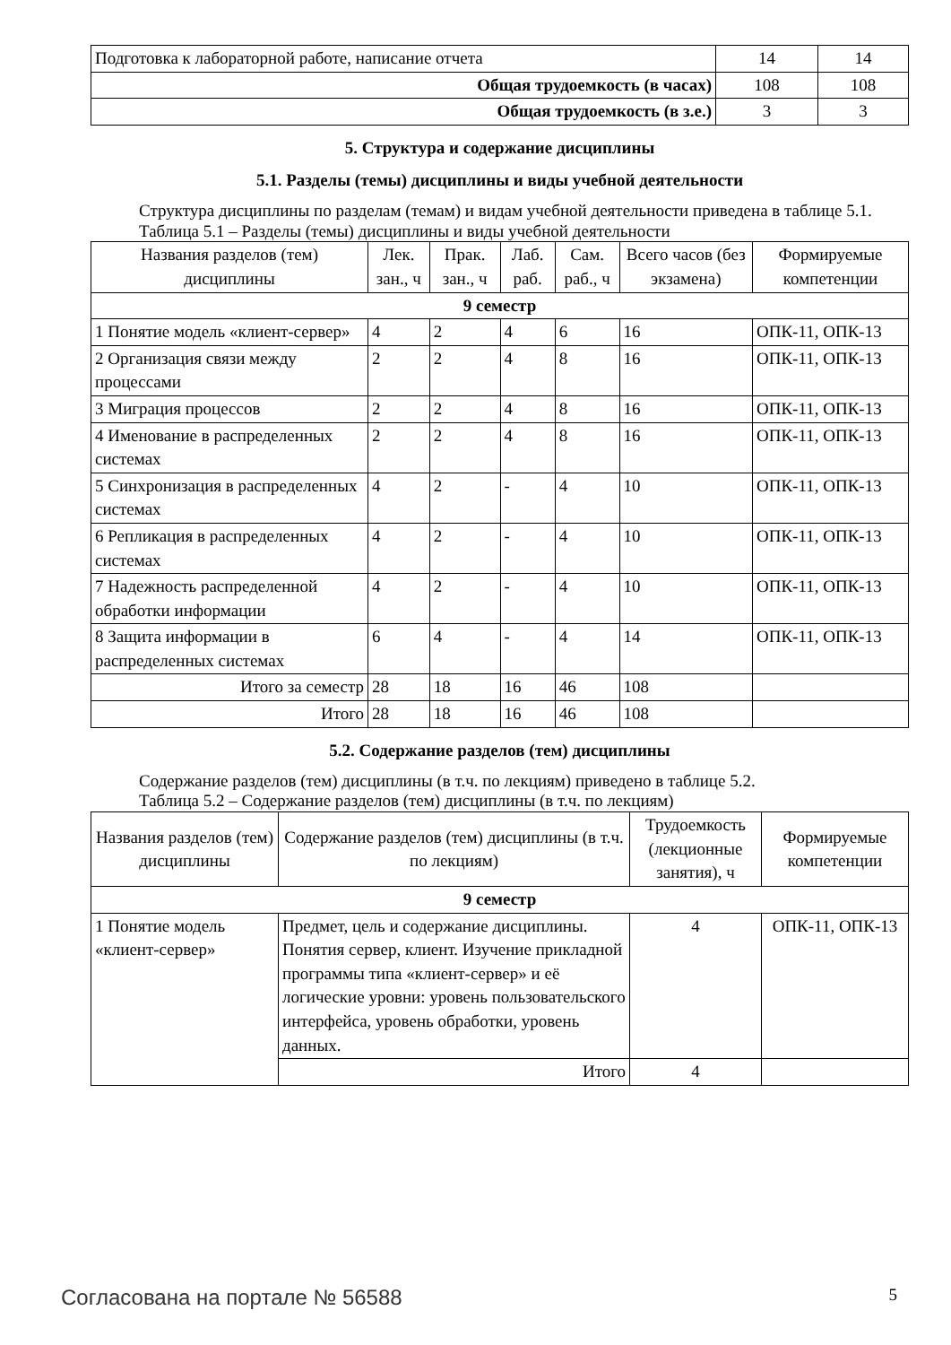| Подготовка к лабораторной работе, написание отчета | 14 | 14 |
| Общая трудоемкость (в часах) | 108 | 108 |
| Общая трудоемкость (в з.е.) | 3 | 3 |
5. Структура и содержание дисциплины
5.1. Разделы (темы) дисциплины и виды учебной деятельности
Структура дисциплины по разделам (темам) и видам учебной деятельности приведена в таблице 5.1.
Таблица 5.1 – Разделы (темы) дисциплины и виды учебной деятельности
| Названия разделов (тем) дисциплины | Лек. зан., ч | Прак. зан., ч | Лаб. раб. | Сам. раб., ч | Всего часов (без экзамена) | Формируемые компетенции |
| --- | --- | --- | --- | --- | --- | --- |
| 9 семестр | | | | | | |
| 1 Понятие модель «клиент-сервер» | 4 | 2 | 4 | 6 | 16 | ОПК-11, ОПК-13 |
| 2 Организация связи между процессами | 2 | 2 | 4 | 8 | 16 | ОПК-11, ОПК-13 |
| 3 Миграция процессов | 2 | 2 | 4 | 8 | 16 | ОПК-11, ОПК-13 |
| 4 Именование в распределенных системах | 2 | 2 | 4 | 8 | 16 | ОПК-11, ОПК-13 |
| 5 Синхронизация в распределенных системах | 4 | 2 | - | 4 | 10 | ОПК-11, ОПК-13 |
| 6 Репликация в распределенных системах | 4 | 2 | - | 4 | 10 | ОПК-11, ОПК-13 |
| 7 Надежность распределенной обработки информации | 4 | 2 | - | 4 | 10 | ОПК-11, ОПК-13 |
| 8 Защита информации в распределенных системах | 6 | 4 | - | 4 | 14 | ОПК-11, ОПК-13 |
| Итого за семестр | 28 | 18 | 16 | 46 | 108 | |
| Итого | 28 | 18 | 16 | 46 | 108 | |
5.2. Содержание разделов (тем) дисциплины
Содержание разделов (тем) дисциплины (в т.ч. по лекциям) приведено в таблице 5.2.
Таблица 5.2 – Содержание разделов (тем) дисциплины (в т.ч. по лекциям)
| Названия разделов (тем) дисциплины | Содержание разделов (тем) дисциплины (в т.ч. по лекциям) | Трудоемкость (лекционные занятия), ч | Формируемые компетенции |
| --- | --- | --- | --- |
| 9 семестр | | | |
| 1 Понятие модель «клиент-сервер» | Предмет, цель и содержание дисциплины. Понятия сервер, клиент. Изучение прикладной программы типа «клиент-сервер» и её логические уровни: уровень пользовательского интерфейса, уровень обработки, уровень данных. | 4 | ОПК-11, ОПК-13 |
| | Итого | 4 | |
Согласована на портале № 56588 5